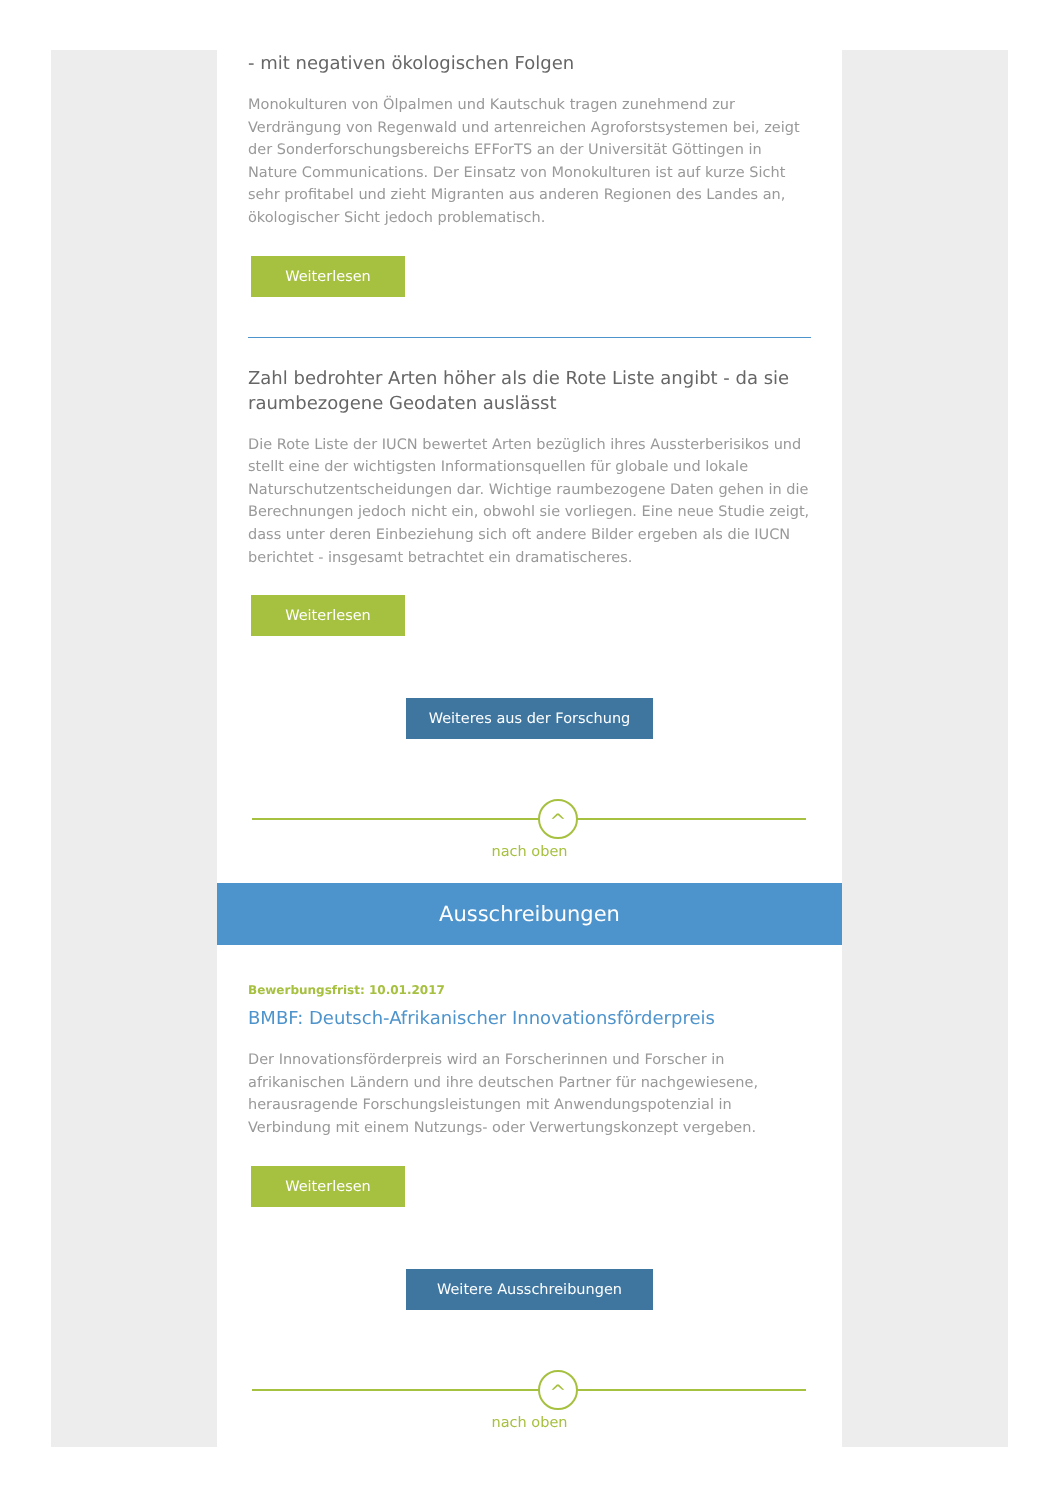- mit negativen ökologischen Folgen
Monokulturen von Ölpalmen und Kautschuk tragen zunehmend zur Verdrängung von Regenwald und artenreichen Agroforstsystemen bei, zeigt der Sonderforschungsbereichs EFForTS an der Universität Göttingen in Nature Communications. Der Einsatz von Monokulturen ist auf kurze Sicht sehr profitabel und zieht Migranten aus anderen Regionen des Landes an, ökologischer Sicht jedoch problematisch.
Weiterlesen
Zahl bedrohter Arten höher als die Rote Liste angibt - da sie raumbezogene Geodaten auslässt
Die Rote Liste der IUCN bewertet Arten bezüglich ihres Aussterberisikos und stellt eine der wichtigsten Informationsquellen für globale und lokale Naturschutzentscheidungen dar. Wichtige raumbezogene Daten gehen in die Berechnungen jedoch nicht ein, obwohl sie vorliegen. Eine neue Studie zeigt, dass unter deren Einbeziehung sich oft andere Bilder ergeben als die IUCN berichtet - insgesamt betrachtet ein dramatischeres.
Weiterlesen
Weiteres aus der Forschung
^
nach oben
Ausschreibungen
Bewerbungsfrist: 10.01.2017
BMBF: Deutsch-Afrikanischer Innovationsförderpreis
Der Innovationsförderpreis wird an Forscherinnen und Forscher in afrikanischen Ländern und ihre deutschen Partner für nachgewiesene, herausragende Forschungsleistungen mit Anwendungspotenzial in Verbindung mit einem Nutzungs- oder Verwertungskonzept vergeben.
Weiterlesen
Weitere Ausschreibungen
^
nach oben